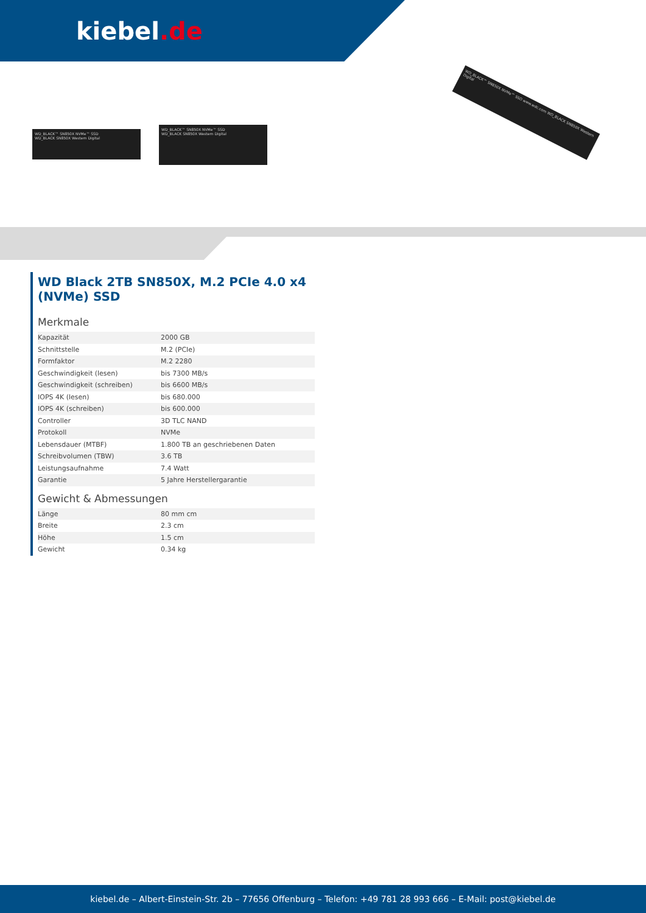kiebel.de
WD_BLACK™ SN850X NVMe™ SSD
WD_BLACK SN850X Western Digital
WD_BLACK™ SN850X NVMe™ SSD
WD_BLACK SN850X Western Digital
WD_BLACK™ SN850X NVMe™ SSD www.wdc.com WD_BLACK SN850X Western Digital
WD Black 2TB SN850X, M.2 PCIe 4.0 x4 (NVMe) SSD
Merkmale
| Kapazität | 2000 GB |
| Schnittstelle | M.2 (PCIe) |
| Formfaktor | M.2 2280 |
| Geschwindigkeit (lesen) | bis 7300 MB/s |
| Geschwindigkeit (schreiben) | bis 6600 MB/s |
| IOPS 4K (lesen) | bis 680.000 |
| IOPS 4K (schreiben) | bis 600.000 |
| Controller | 3D TLC NAND |
| Protokoll | NVMe |
| Lebensdauer (MTBF) | 1.800 TB an geschriebenen Daten |
| Schreibvolumen (TBW) | 3.6 TB |
| Leistungsaufnahme | 7.4 Watt |
| Garantie | 5 Jahre Herstellergarantie |
Gewicht & Abmessungen
| Länge | 80 mm cm |
| Breite | 2.3 cm |
| Höhe | 1.5 cm |
| Gewicht | 0.34 kg |
kiebel.de – Albert-Einstein-Str. 2b – 77656 Offenburg – Telefon: +49 781 28 993 666 – E-Mail: post@kiebel.de